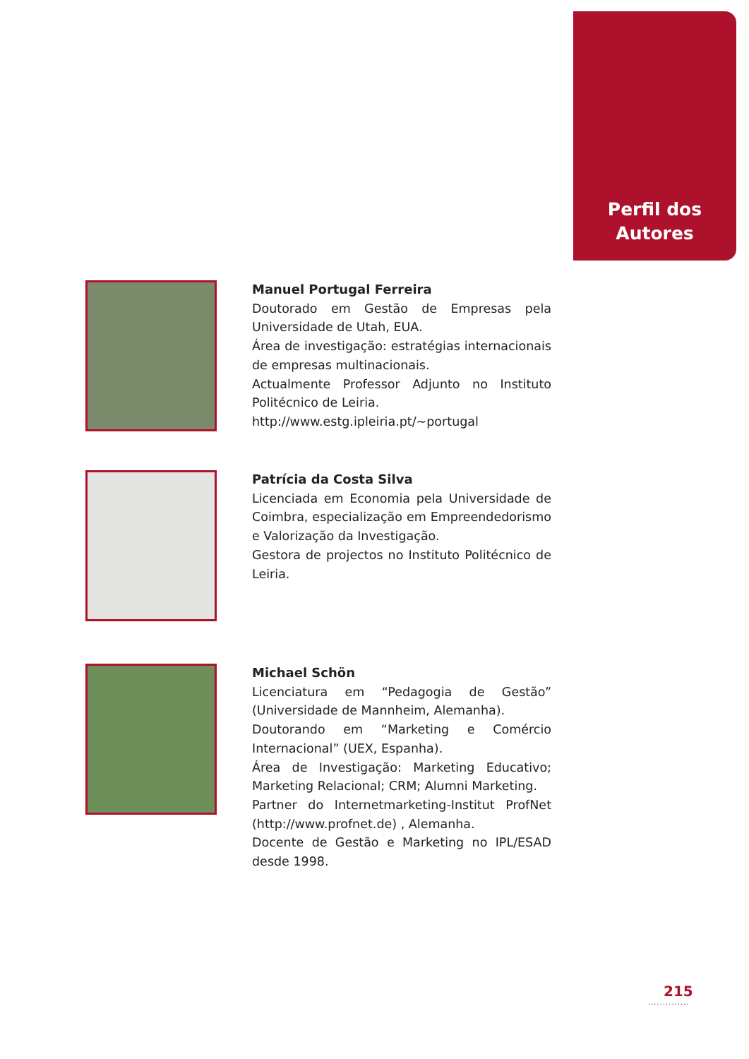Perfil dos
Autores
Manuel Portugal Ferreira
Doutorado em Gestão de Empresas pela Universidade de Utah, EUA.
Área de investigação: estratégias internacionais de empresas multinacionais.
Actualmente Professor Adjunto no Instituto Politécnico de Leiria.
http://www.estg.ipleiria.pt/~portugal
Patrícia da Costa Silva
Licenciada em Economia pela Universidade de Coimbra, especialização em Empreendedorismo e Valorização da Investigação.
Gestora de projectos no Instituto Politécnico de Leiria.
Michael Schön
Licenciatura em “Pedagogia de Gestão” (Universidade de Mannheim, Alemanha).
Doutorando em “Marketing e Comércio Internacional” (UEX, Espanha).
Área de Investigação: Marketing Educativo; Marketing Relacional; CRM; Alumni Marketing.
Partner do Internetmarketing-Institut ProfNet (http://www.profnet.de) , Alemanha.
Docente de Gestão e Marketing no IPL/ESAD desde 1998.
215
..............